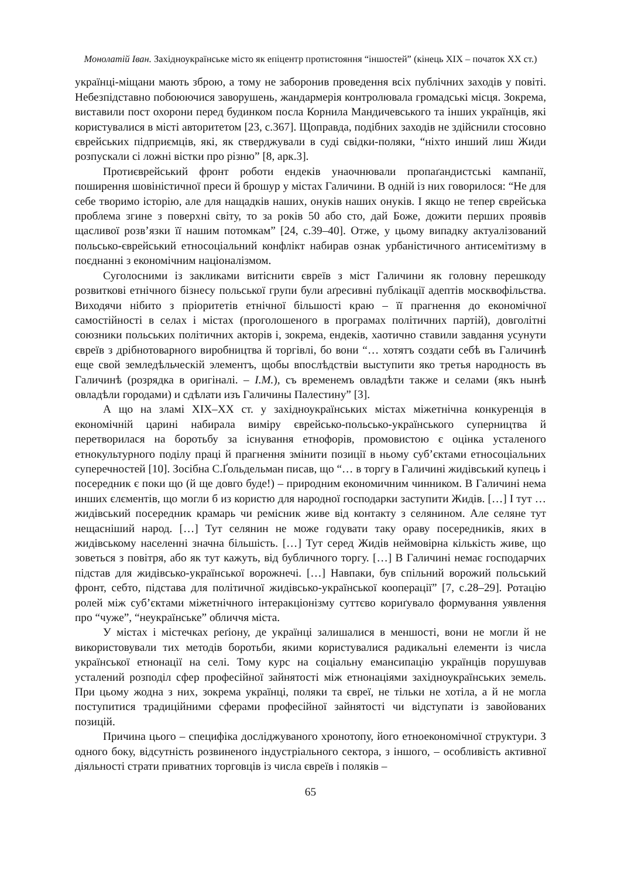Монолатій Іван. Західноукраїнське місто як епіцентр протистояння “іншостей” (кінець XIX – початок XX ст.)
українці-міщани мають зброю, а тому не заборонив проведення всіх публічних заходів у повіті. Небезпідставно побоюючися заворушень, жандармерія контролювала громадські місця. Зокрема, виставили пост охорони перед будинком посла Корнила Мандичевського та інших українців, які користувалися в місті авторитетом [23, с.367]. Щоправда, подібних заходів не здійснили стосовно єврейських підприємців, які, як стверджували в суді свідки-поляки, “ніхто инший лиш Жиди розпускали сі ложні вістки про різню” [8, арк.3].
Протиєврейський фронт роботи ендеків унаочнювали пропаґандистські кампанії, поширення шовіністичної преси й брошур у містах Галичини. В одній із них говорилося: “Не для себе творимо історію, але для нащадків наших, онуків наших онуків. І якщо не тепер єврейська проблема згине з поверхні світу, то за років 50 або сто, дай Боже, дожити перших проявів щасливої розв’язки її нашим потомкам” [24, с.39–40]. Отже, у цьому випадку актуалізований польсько-єврейський етносоціальний конфлікт набирав ознак урбаністичного антисемітизму в поєднанні з економічним націоналізмом.
Суголосними із закликами витіснити євреїв з міст Галичини як головну перешкоду розвиткові етнічного бізнесу польської групи були аґресивні публікації адептів москвофільства. Виходячи нібито з пріоритетів етнічної більшості краю – її прагнення до економічної самостійності в селах і містах (проголошеного в програмах політичних партій), довголітні союзники польських політичних акторів і, зокрема, ендеків, хаотично ставили завдання усунути євреїв з дрібнотоварного виробництва й торгівлі, бо вони “… хотятъ создати себѣ въ Галичинѣ еще свой земледѣльческій элементъ, щобы впослѣдствіи выступити яко третья народность въ Галичинѣ (розрядка в оригіналі. – І.М.), съ временемъ овладѣти также и селами (якъ нынѣ овладѣли городами) и сдѣлати изъ Галичины Палестину” [3].
А що на зламі XIX–XX ст. у західноукраїнських містах міжетнічна конкуренція в економічній царині набирала виміру єврейсько-польсько-українського суперництва й перетворилася на боротьбу за існування етнофорів, промовистою є оцінка усталеного етнокультурного поділу праці й прагнення змінити позиції в ньому суб’єктами етносоціальних суперечностей [10]. Зосібна С.Ґольдельман писав, що “… в торгу в Галичині жидівський купець і посередник є поки що (й ще довго буде!) – природним економичним чинником. В Галичині нема инших єлєментів, що могли б из користю для народної господарки заступити Жидів. […] І тут … жидівський посередник крамарь чи ремісник живе від контакту з селянином. Але селяне тут нещасніший народ. […] Тут селянин не може годувати таку ораву посередників, яких в жидівському населенні значна більшість. […] Тут серед Жидів неймовірна кількість живе, що зоветься з повітря, або як тут кажуть, від бубличного торгу. […] В Галичині немає господарчих підстав для жидівсько-української ворожнечі. […] Навпаки, був спільний ворожий польський фронт, себто, підстава для політичної жидівсько-української кооперації” [7, с.28–29]. Ротацію ролей між суб’єктами міжетнічного інтеракціонізму суттєво кориґувало формування уявлення про “чуже”, “неукраїнське” обличчя міста.
У містах і містечках реґіону, де українці залишалися в меншості, вони не могли й не використовували тих методів боротьби, якими користувалися радикальні елементи із числа української етнонації на селі. Тому курс на соціальну емансипацію українців порушував усталений розподіл сфер професійної зайнятості між етнонаціями західноукраїнських земель. При цьому жодна з них, зокрема українці, поляки та євреї, не тільки не хотіла, а й не могла поступитися традиційними сферами професійної зайнятості чи відступати із завойованих позицій.
Причина цього – специфіка досліджуваного хронотопу, його етноекономічної структури. З одного боку, відсутність розвиненого індустріального сектора, з іншого, – особливість активної діяльності страти приватних торговців із числа євреїв і поляків –
65